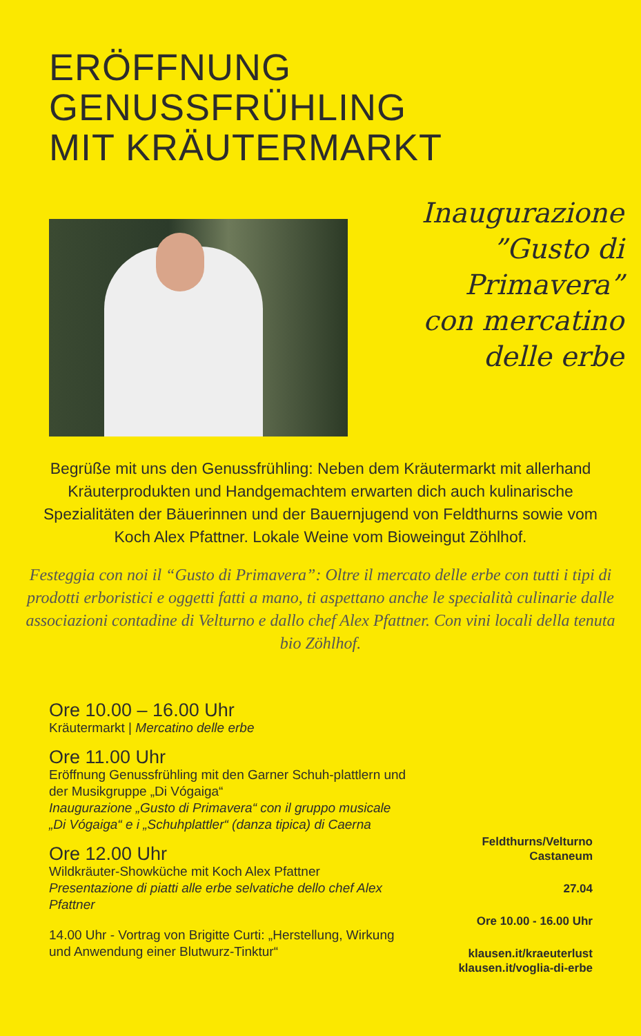ERÖFFNUNG
GENUSSFRÜHLING
MIT KRÄUTERMARKT
Inaugurazione
”Gusto di
Primavera”
con mercatino
delle erbe
Begrüße mit uns den Genussfrühling: Neben dem Kräutermarkt mit allerhand Kräuterprodukten und Handgemachtem erwarten dich auch kulinarische Spezialitäten der Bäuerinnen und der Bauernjugend von Feldthurns sowie vom Koch Alex Pfattner. Lokale Weine vom Bioweingut Zöhlhof.
Festeggia con noi il “Gusto di Primavera”: Oltre il mercato delle erbe con tutti i tipi di prodotti erboristici e oggetti fatti a mano, ti aspettano anche le specialità culinarie dalle associazioni contadine di Velturno e dallo chef Alex Pfattner. Con vini locali della tenuta bio Zöhlhof.
Ore 10.00 – 16.00 Uhr
Kräutermarkt | Mercatino delle erbe
Ore 11.00 Uhr
Eröffnung Genussfrühling mit den Garner Schuh-plattlern und der Musikgruppe „Di Vógaiga“
Inaugurazione „Gusto di Primavera“ con il gruppo musicale „Di Vógaiga“ e i „Schuhplattler“ (danza tipica) di Caerna
Ore 12.00 Uhr
Wildkräuter-Showküche mit Koch Alex Pfattner
Presentazione di piatti alle erbe selvatiche dello chef Alex Pfattner
14.00 Uhr - Vortrag von Brigitte Curti: „Herstellung, Wirkung und Anwendung einer Blutwurz-Tinktur“
Feldthurns/Velturno
Castaneum
27.04
Ore 10.00 - 16.00 Uhr
klausen.it/kraeuterlust
klausen.it/voglia-di-erbe